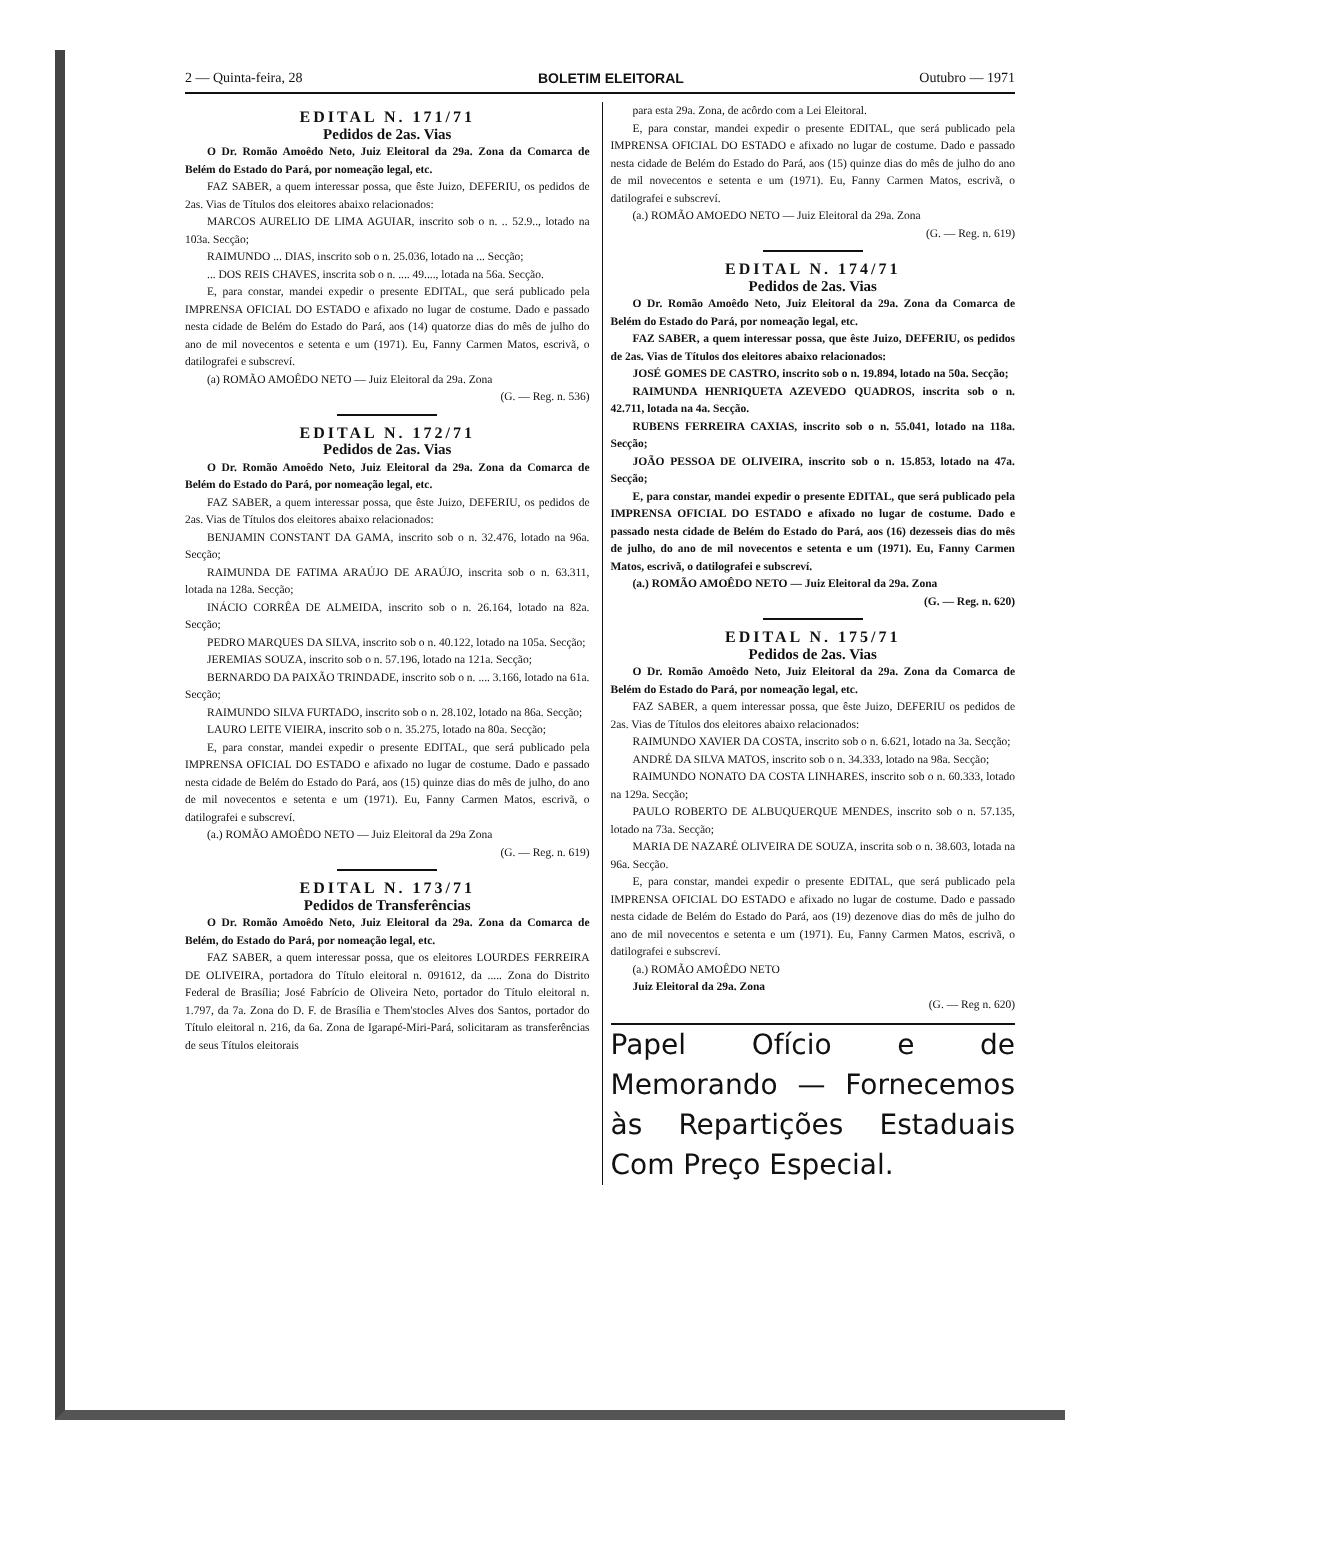2 — Quinta-feira, 28 BOLETIM ELEITORAL Outubro — 1971
EDITAL N. 171/71
Pedidos de 2as. Vias
O Dr. Romão Amoêdo Neto, Juiz Eleitoral da 29a. Zona da Comarca de Belém do Estado do Pará, por nomeação legal, etc.
FAZ SABER, a quem interessar possa, que êste Juizo, DEFERIU, os pedidos de 2as. Vias de Títulos dos eleitores abaixo relacionados:
MARCOS AURELIO DE LIMA AGUIAR, inscrito sob o n. .. 52.9.., lotado na 103a. Secção;
RAIMUNDO ... DIAS, inscrito sob o n. 25.036, lotado na ... Secção;
... DOS REIS CHAVES, inscrita sob o n. .... 49...., lotada na 56a. Secção.
E, para constar, mandei expedir o presente EDITAL, que será publicado pela IMPRENSA OFICIAL DO ESTADO e afixado no lugar de costume. Dado e passado nesta cidade de Belém do Estado do Pará, aos (14) quatorze dias do mês de julho do ano de mil novecentos e setenta e um (1971). Eu, Fanny Carmen Matos, escrivã, o datilografei e subscreví.
(a) ROMÃO AMOÊDO NETO — Juiz Eleitoral da 29a. Zona
(G. — Reg. n. 536)
EDITAL N. 172/71
Pedidos de 2as. Vias
O Dr. Romão Amoêdo Neto, Juiz Eleitoral da 29a. Zona da Comarca de Belém do Estado do Pará, por nomeação legal, etc.
FAZ SABER, a quem interessar possa, que êste Juizo, DEFERIU, os pedidos de 2as. Vias de Títulos dos eleitores abaixo relacionados:
BENJAMIN CONSTANT DA GAMA, inscrito sob o n. 32.476, lotado na 96a. Secção;
RAIMUNDA DE FATIMA ARAÚJO DE ARAÚJO, inscrita sob o n. 63.311, lotada na 128a. Secção;
INÁCIO CORRÊA DE ALMEIDA, inscrito sob o n. 26.164, lotado na 82a. Secção;
PEDRO MARQUES DA SILVA, inscrito sob o n. 40.122, lotado na 105a. Secção;
JEREMIAS SOUZA, inscrito sob o n. 57.196, lotado na 121a. Secção;
BERNARDO DA PAIXÃO TRINDADE, inscrito sob o n. .... 3.166, lotado na 61a. Secção;
RAIMUNDO SILVA FURTADO, inscrito sob o n. 28.102, lotado na 86a. Secção;
LAURO LEITE VIEIRA, inscrito sob o n. 35.275, lotado na 80a. Secção;
E, para constar, mandei expedir o presente EDITAL, que será publicado pela IMPRENSA OFICIAL DO ESTADO e afixado no lugar de costume. Dado e passado nesta cidade de Belém do Estado do Pará, aos (15) quinze dias do mês de julho, do ano de mil novecentos e setenta e um (1971). Eu, Fanny Carmen Matos, escrivã, o datilografei e subscreví.
(a.) ROMÃO AMOÊDO NETO — Juiz Eleitoral da 29a Zona
(G. — Reg. n. 619)
EDITAL N. 173/71
Pedidos de Transferências
O Dr. Romão Amoêdo Neto, Juiz Eleitoral da 29a. Zona da Comarca de Belém, do Estado do Pará, por nomeação legal, etc.
FAZ SABER, a quem interessar possa, que os eleitores LOURDES FERREIRA DE OLIVEIRA, portadora do Título eleitoral n. 091612, da ..... Zona do Distrito Federal de Brasília; José Fabrício de Oliveira Neto, portador do Título eleitoral n. 1.797, da 7a. Zona do D. F. de Brasília e Them'stocles Alves dos Santos, portador do Título eleitoral n. 216, da 6a. Zona de Igarapé-Miri-Pará, solicitaram as transferências de seus Títulos eleitorais
para esta 29a. Zona, de acôrdo com a Lei Eleitoral.
E, para constar, mandei expedir o presente EDITAL, que será publicado pela IMPRENSA OFICIAL DO ESTADO e afixado no lugar de costume. Dado e passado nesta cidade de Belém do Estado do Pará, aos (15) quinze dias do mês de julho do ano de mil novecentos e setenta e um (1971). Eu, Fanny Carmen Matos, escrivã, o datilografei e subscreví.
(a.) ROMÃO AMOEDO NETO — Juiz Eleitoral da 29a. Zona
(G. — Reg. n. 619)
EDITAL N. 174/71
Pedidos de 2as. Vias
O Dr. Romão Amoêdo Neto, Juiz Eleitoral da 29a. Zona da Comarca de Belém do Estado do Pará, por nomeação legal, etc.
FAZ SABER, a quem interessar possa, que êste Juizo, DEFERIU, os pedidos de 2as. Vias de Títulos dos eleitores abaixo relacionados:
JOSÉ GOMES DE CASTRO, inscrito sob o n. 19.894, lotado na 50a. Secção;
RAIMUNDA HENRIQUETA AZEVEDO QUADROS, inscrita sob o n. 42.711, lotada na 4a. Secção.
RUBENS FERREIRA CAXIAS, inscrito sob o n. 55.041, lotado na 118a. Secção;
JOÃO PESSOA DE OLIVEIRA, inscrito sob o n. 15.853, lotado na 47a. Secção;
E, para constar, mandei expedir o presente EDITAL, que será publicado pela IMPRENSA OFICIAL DO ESTADO e afixado no lugar de costume. Dado e passado nesta cidade de Belém do Estado do Pará, aos (16) dezesseis dias do mês de julho, do ano de mil novecentos e setenta e um (1971). Eu, Fanny Carmen Matos, escrivã, o datilografei e subscreví.
(a.) ROMÃO AMOÊDO NETO — Juiz Eleitoral da 29a. Zona
(G. — Reg. n. 620)
EDITAL N. 175/71
Pedidos de 2as. Vias
O Dr. Romão Amoêdo Neto, Juiz Eleitoral da 29a. Zona da Comarca de Belém do Estado do Pará, por nomeação legal, etc.
FAZ SABER, a quem interessar possa, que êste Juizo, DEFERIU os pedidos de 2as. Vias de Títulos dos eleitores abaixo relacionados:
RAIMUNDO XAVIER DA COSTA, inscrito sob o n. 6.621, lotado na 3a. Secção;
ANDRÉ DA SILVA MATOS, inscrito sob o n. 34.333, lotado na 98a. Secção;
RAIMUNDO NONATO DA COSTA LINHARES, inscrito sob o n. 60.333, lotado na 129a. Secção;
PAULO ROBERTO DE ALBUQUERQUE MENDES, inscrito sob o n. 57.135, lotado na 73a. Secção;
MARIA DE NAZARÉ OLIVEIRA DE SOUZA, inscrita sob o n. 38.603, lotada na 96a. Secção.
E, para constar, mandei expedir o presente EDITAL, que será publicado pela IMPRENSA OFICIAL DO ESTADO e afixado no lugar de costume. Dado e passado nesta cidade de Belém do Estado do Pará, aos (19) dezenove dias do mês de julho do ano de mil novecentos e setenta e um (1971). Eu, Fanny Carmen Matos, escrivã, o datilografei e subscreví.
(a.) ROMÃO AMOÊDO NETO
Juiz Eleitoral da 29a. Zona
(G. — Reg n. 620)
Papel Ofício e de Memorando — Fornecemos às Repartições Estaduais Com Preço Especial.